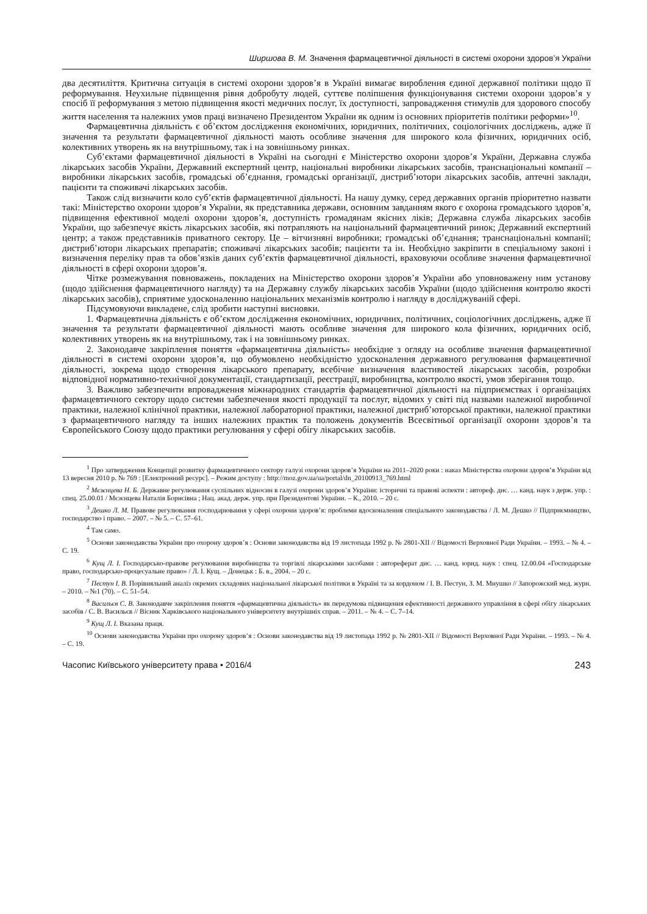Ширшова В. М. Значення фармацевтичної діяльності в системі охорони здоров’я України
два десятиліття. Критична ситуація в системі охорони здоров’я в Україні вимагає вироблення єдиної державної політики щодо її реформування. Неухильне підвищення рівня добробуту людей, суттєве поліпшення функціонування системи охорони здоров’я у спосіб її реформування з метою підвищення якості медичних послуг, їх доступності, запровадження стимулів для здорового способу життя населення та належних умов праці визначено Президентом України як одним із основних пріоритетів політики реформи»<sup>10</sup>.
Фармацевтична діяльність є об’єктом дослідження економічних, юридичних, політичних, соціологічних досліджень, адже її значення та результати фармацевтичної діяльності мають особливе значення для широкого кола фізичних, юридичних осіб, колективних утворень як на внутрішньому, так і на зовнішньому ринках.
Суб’єктами фармацевтичної діяльності в Україні на сьогодні є Міністерство охорони здоров’я України, Державна служба лікарських засобів України, Державний експертний центр, національні виробники лікарських засобів, транснаціональні компанії – виробники лікарських засобів, громадські об’єднання, громадські організації, дистриб’ютори лікарських засобів, аптечні заклади, пацієнти та споживачі лікарських засобів.
Також слід визначити коло суб’єктів фармацевтичної діяльності. На нашу думку, серед державних органів пріоритетно назвати такі: Міністерство охорони здоров’я України, як представника держави, основним завданням якого є охорона громадського здоров’я, підвищення ефективної моделі охорони здоров’я, доступність громадянам якісних ліків; Державна служба лікарських засобів України, що забезпечує якість лікарських засобів, які потрапляють на національний фармацевтичний ринок; Державний експертний центр; а також представників приватного сектору. Це – вітчизняні виробники; громадські об’єднання; транснаціональні компанії; дистриб’ютори лікарських препаратів; споживачі лікарських засобів; пацієнти та ін. Необхідно закріпити в спеціальному законі і визначення переліку прав та обов’язків даних суб’єктів фармацевтичної діяльності, враховуючи особливе значення фармацевтичної діяльності в сфері охорони здоров’я.
Чітке розмежування повноважень, покладених на Міністерство охорони здоров’я України або уповноважену ним установу (щодо здійснення фармацевтичного нагляду) та на Державну службу лікарських засобів України (щодо здійснення контролю якості лікарських засобів), сприятиме удосконаленню національних механізмів контролю і нагляду в досліджуваній сфері.
Підсумовуючи викладене, слід зробити наступні висновки.
1. Фармацевтична діяльність є об’єктом дослідження економічних, юридичних, політичних, соціологічних досліджень, адже її значення та результати фармацевтичної діяльності мають особливе значення для широкого кола фізичних, юридичних осіб, колективних утворень як на внутрішньому, так і на зовнішньому ринках.
2. Законодавче закріплення поняття «фармацевтична діяльність» необхідне з огляду на особливе значення фармацевтичної діяльності в системі охорони здоров’я, що обумовлено необхідністю удосконалення державного регулювання фармацевтичної діяльності, зокрема щодо створення лікарського препарату, всебічне визначення властивостей лікарських засобів, розробки відповідної нормативно-технічної документації, стандартизації, реєстрації, виробництва, контролю якості, умов зберігання тощо.
3. Важливо забезпечити впровадження міжнародних стандартів фармацевтичної діяльності на підприємствах і організаціях фармацевтичного сектору щодо системи забезпечення якості продукції та послуг, відомих у світі під назвами належної виробничої практики, належної клінічної практики, належної лабораторної практики, належної дистриб’юторської практики, належної практики з фармацевтичного нагляду та інших належних практик та положень документів Всесвітньої організації охорони здоров’я та Європейського Союзу щодо практики регулювання у сфері обігу лікарських засобів.
<sup>1</sup> Про затвердження Концепції розвитку фармацевтичного сектору галузі охорони здоров’я України на 2011–2020 роки : наказ Міністерства охорони здоров’я України від 13 вересня 2010 р. № 769 : [Електронний ресурс]. – Режим доступу : http://moz.gov.ua/ua/portal/dn_20100913_769.html
<sup>2</sup> Мєзєнцева Н. Б. Державне регулювання суспільних відносин в галузі охорони здоров’я України: історичні та правові аспекти : автореф. дис. … канд. наук з держ. упр. : спец. 25.00.01 / Мєзєнцева Наталія Борисівна ; Нац. акад. держ. упр. при Президентові України. – К., 2010. – 20 с.
<sup>3</sup> Дешко Л. М. Правове регулювання господарювання у сфері охорони здоров’я: проблеми вдосконалення спеціального законодавства / Л. М. Дешко // Підприємництво, господарство і право. – 2007. – № 5. – С. 57–61.
<sup>4</sup> Там само.
<sup>5</sup> Основи законодавства України про охорону здоров’я : Основи законодавства від 19 листопада 1992 р. № 2801-XII // Відомості Верховної Ради України. – 1993. – № 4. – С. 19.
<sup>6</sup> Кущ Л. І. Господарсько-правове регулювання виробництва та торгівлі лікарськими засобами : автореферат дис. … канд. юрид. наук : спец. 12.00.04 «Господарське право, господарсько-процесуальне право» / Л. І. Кущ. – Донецьк : Б. в., 2004. – 20 с.
<sup>7</sup> Пестун І. В. Порівняльний аналіз окремих складових національної лікарської політики в Україні та за кордоном / І. В. Пестун, З. М. Мнушко // Запорожский мед. журн. – 2010. – №1 (70). – С. 51–54.
<sup>8</sup> Васильєв С. В. Законодавче закріплення поняття «фармацевтична діяльність» як передумова підвищення ефективності державного управління в сфері обігу лікарських засобів / С. В. Васильєв // Вісник Харківського національного університету внутрішніх справ. – 2011. – № 4. – С. 7–14.
<sup>9</sup> Кущ Л. І. Вказана праця.
<sup>10</sup> Основи законодавства України про охорону здоров’я : Основи законодавства від 19 листопада 1992 р. № 2801-XII // Відомості Верховної Ради України. – 1993. – № 4. – С. 19.
Часопис Київського університету права • 2016/4 243